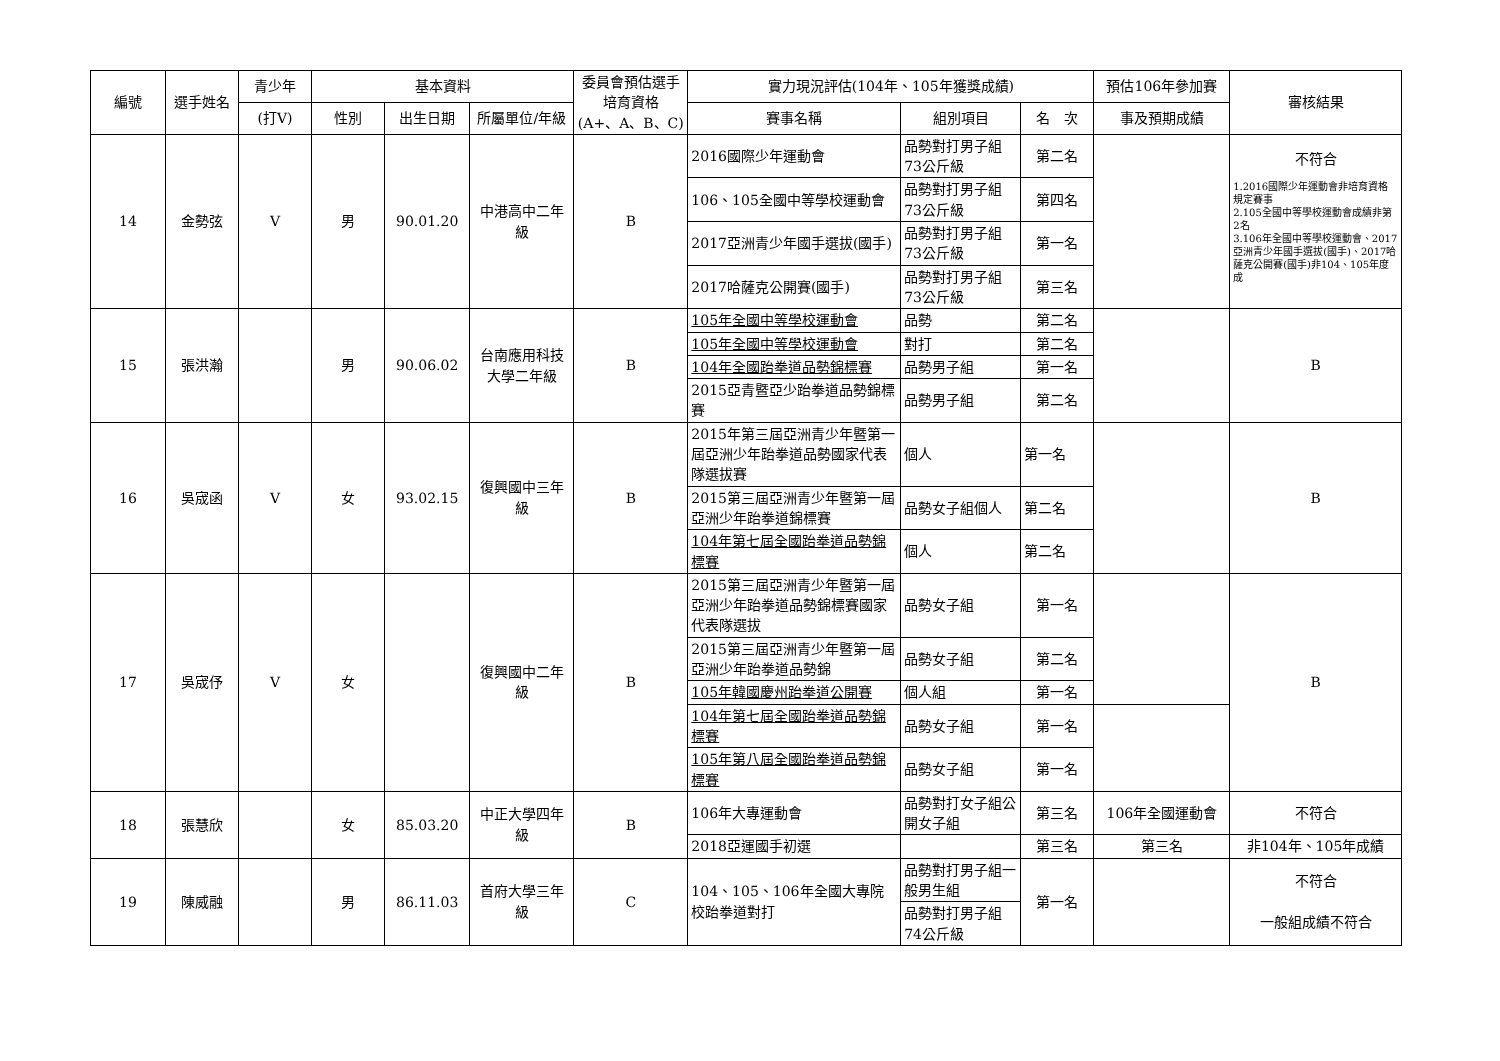| 編號 | 選手姓名 | 青少年 | 基本資料 | | | 委員會預估選手培育資格 (A+、A、B、C) | 實力現況評估(104年、105年獲獎成績) | | | 預估106年參加賽 | 審核結果 |
| --- | --- | --- | --- | --- | --- | --- | --- | --- | --- | --- | --- |
| | | (打V) | 性別 | 出生日期 | 所屬單位/年級 | | 賽事名稱 | 組別項目 | 名 次 | 事及預期成績 | |
| 14 | 金勢弦 | V | 男 | 90.01.20 | 中港高中二年級 | B | 2016國際少年運動會 | 品勢對打男子組73公斤級 | 第二名 | | 不符合 1.2016國際少年運動會非培育資格規定賽事 2.105全國中等學校運動會成績非第2名 3.106年全國中等學校運動會、2017亞洲青少年國手選拔(國手)、2017哈薩克公開賽(國手)非104、105年度成 |
| | | | | | | | 106、105全國中等學校運動會 | 品勢對打男子組73公斤級 | 第四名 | | |
| | | | | | | | 2017亞洲青少年國手選拔(國手) | 品勢對打男子組73公斤級 | 第一名 | | |
| | | | | | | | 2017哈薩克公開賽(國手) | 品勢對打男子組73公斤級 | 第三名 | | |
| 15 | 張洪瀚 | | 男 | 90.06.02 | 台南應用科技大學二年級 | B | 105年全國中等學校運動會 | 品勢 | 第二名 | | B |
| | | | | | | | 105年全國中等學校運動會 | 對打 | 第二名 | | |
| | | | | | | | 104年全國跆拳道品勢錦標賽 | 品勢男子組 | 第一名 | | |
| | | | | | | | 2015亞青暨亞少跆拳道品勢錦標賽 | 品勢男子組 | 第二名 | | |
| 16 | 吳宬函 | V | 女 | 93.02.15 | 復興國中三年級 | B | 2015年第三屆亞洲青少年暨第一屆亞洲少年跆拳道品勢國家代表隊選拔賽 | 個人 | 第一名 | | B |
| | | | | | | | 2015第三屆亞洲青少年暨第一屆亞洲少年跆拳道錦標賽 | 品勢女子組個人 | 第二名 | | |
| | | | | | | | 104年第七屆全國跆拳道品勢錦標賽 | 個人 | 第二名 | | |
| 17 | 吳宬伃 | V | 女 | | 復興國中二年級 | B | 2015第三屆亞洲青少年暨第一屆亞洲少年跆拳道品勢錦標賽國家代表隊選拔 | 品勢女子組 | 第一名 | | B |
| | | | | | | | 2015第三屆亞洲青少年暨第一屆亞洲少年跆拳道品勢錦 | 品勢女子組 | 第二名 | | |
| | | | | | | | 105年韓國慶州跆拳道公開賽 | 個人組 | 第一名 | | |
| | | | | | | | 104年第七屆全國跆拳道品勢錦標賽 | 品勢女子組 | 第一名 | | |
| | | | | | | | 105年第八屆全國跆拳道品勢錦標賽 | 品勢女子組 | 第一名 | | |
| 18 | 張慧欣 | | 女 | 85.03.20 | 中正大學四年級 | B | 106年大專運動會 | 品勢對打女子組公開女子組 | 第三名 | 106年全國運動會 | 不符合 |
| | | | | | | | 2018亞運國手初選 | | 第三名 | 第三名 | 非104年、105年成績 |
| 19 | 陳威融 | | 男 | 86.11.03 | 首府大學三年級 | C | 104、105、106年全國大專院校跆拳道對打 | 品勢對打男子組一般男生組 | 第一名 | | 不符合 一般組成績不符合 |
| | | | | | | | | 品勢對打男子組74公斤級 | | | |